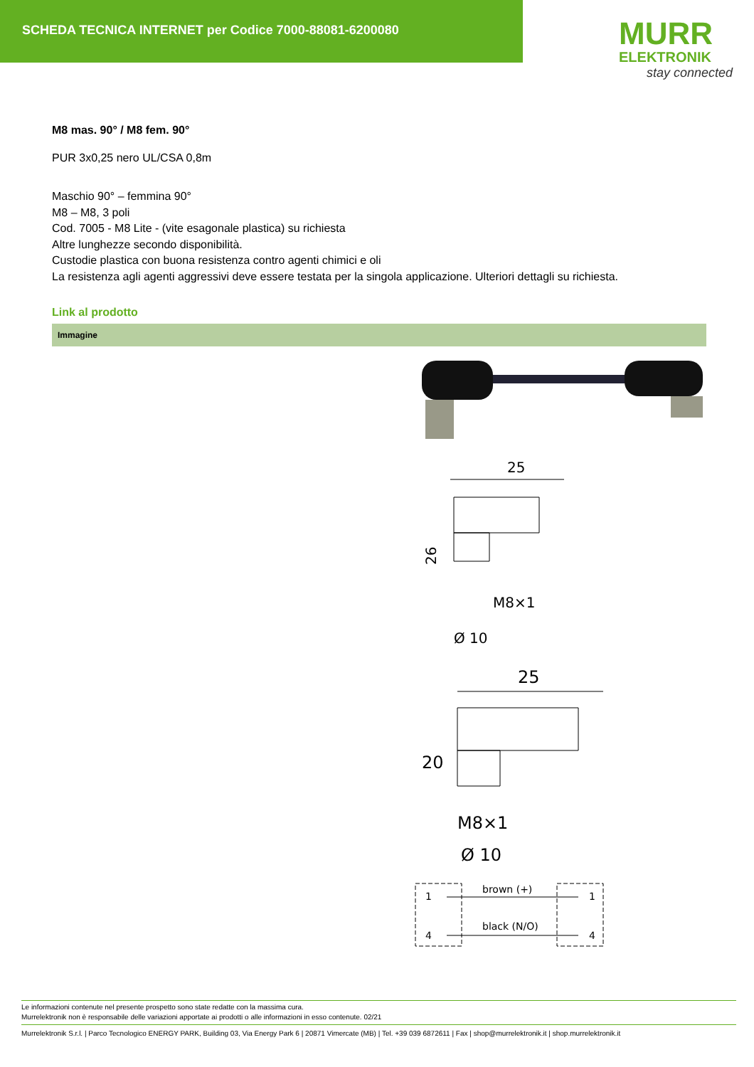SCHEDA TECNICA INTERNET per Codice 7000-88081-6200080
MURR
ELEKTRONIK
stay connected
M8 mas. 90° / M8 fem. 90°
PUR 3x0,25 nero UL/CSA 0,8m
Maschio 90° – femmina 90°
M8 – M8, 3 poli
Cod. 7005 - M8 Lite - (vite esagonale plastica) su richiesta
Altre lunghezze secondo disponibilità.
Custodie plastica con buona resistenza contro agenti chimici e oli
La resistenza agli agenti aggressivi deve essere testata per la singola applicazione. Ulteriori dettagli su richiesta.
Link al prodotto
Immagine
25
26
M8×1
Ø 10
25
20
M8×1
Ø 10
1
brown (+)
1
4
black (N/O)
4
Le informazioni contenute nel presente prospetto sono state redatte con la massima cura.
Murrelektronik non è responsabile delle variazioni apportate ai prodotti o alle informazioni in esso contenute. 02/21
Murrelektronik S.r.l. | Parco Tecnologico ENERGY PARK, Building 03, Via Energy Park 6 | 20871 Vimercate (MB) | Tel. +39 039 6872611 | Fax | shop@murrelektronik.it | shop.murrelektronik.it